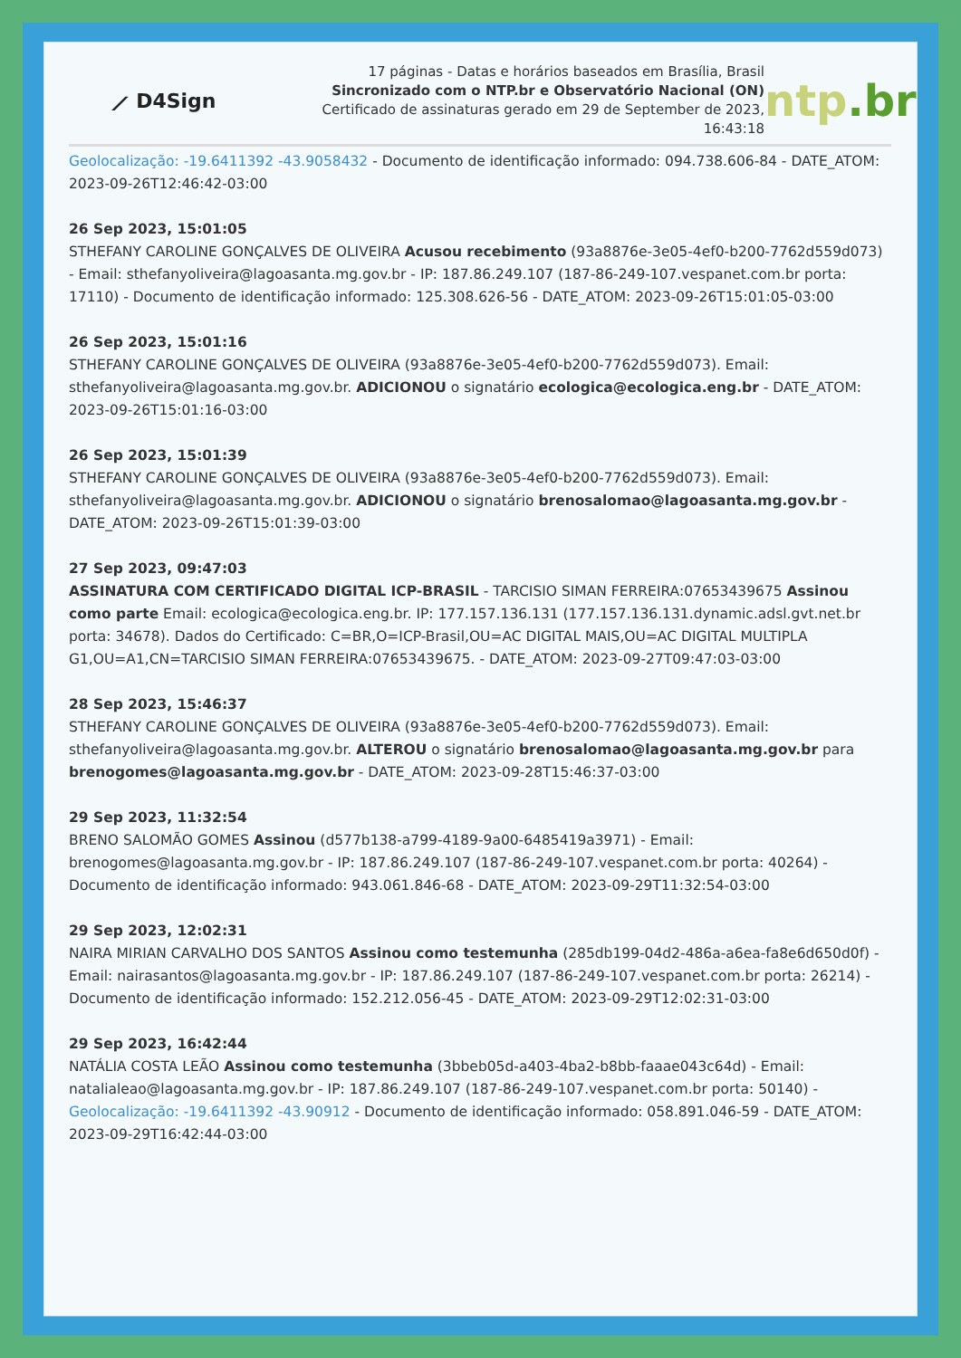⟋ D4Sign
17 páginas - Datas e horários baseados em Brasília, Brasil
Sincronizado com o NTP.br e Observatório Nacional (ON)
Certificado de assinaturas gerado em 29 de September de 2023,
16:43:18
ntp.br
Geolocalização: -19.6411392 -43.9058432 - Documento de identificação informado: 094.738.606-84 - DATE_ATOM: 2023-09-26T12:46:42-03:00
26 Sep 2023, 15:01:05
STHEFANY CAROLINE GONÇALVES DE OLIVEIRA Acusou recebimento (93a8876e-3e05-4ef0-b200-7762d559d073) - Email: sthefanyoliveira@lagoasanta.mg.gov.br - IP: 187.86.249.107 (187-86-249-107.vespanet.com.br porta: 17110) - Documento de identificação informado: 125.308.626-56 - DATE_ATOM: 2023-09-26T15:01:05-03:00
26 Sep 2023, 15:01:16
STHEFANY CAROLINE GONÇALVES DE OLIVEIRA (93a8876e-3e05-4ef0-b200-7762d559d073). Email: sthefanyoliveira@lagoasanta.mg.gov.br. ADICIONOU o signatário ecologica@ecologica.eng.br - DATE_ATOM: 2023-09-26T15:01:16-03:00
26 Sep 2023, 15:01:39
STHEFANY CAROLINE GONÇALVES DE OLIVEIRA (93a8876e-3e05-4ef0-b200-7762d559d073). Email: sthefanyoliveira@lagoasanta.mg.gov.br. ADICIONOU o signatário brenosalomao@lagoasanta.mg.gov.br - DATE_ATOM: 2023-09-26T15:01:39-03:00
27 Sep 2023, 09:47:03
ASSINATURA COM CERTIFICADO DIGITAL ICP-BRASIL - TARCISIO SIMAN FERREIRA:07653439675 Assinou como parte Email: ecologica@ecologica.eng.br. IP: 177.157.136.131 (177.157.136.131.dynamic.adsl.gvt.net.br porta: 34678). Dados do Certificado: C=BR,O=ICP-Brasil,OU=AC DIGITAL MAIS,OU=AC DIGITAL MULTIPLA G1,OU=A1,CN=TARCISIO SIMAN FERREIRA:07653439675. - DATE_ATOM: 2023-09-27T09:47:03-03:00
28 Sep 2023, 15:46:37
STHEFANY CAROLINE GONÇALVES DE OLIVEIRA (93a8876e-3e05-4ef0-b200-7762d559d073). Email: sthefanyoliveira@lagoasanta.mg.gov.br. ALTEROU o signatário brenosalomao@lagoasanta.mg.gov.br para brenogomes@lagoasanta.mg.gov.br - DATE_ATOM: 2023-09-28T15:46:37-03:00
29 Sep 2023, 11:32:54
BRENO SALOMÃO GOMES Assinou (d577b138-a799-4189-9a00-6485419a3971) - Email: brenogomes@lagoasanta.mg.gov.br - IP: 187.86.249.107 (187-86-249-107.vespanet.com.br porta: 40264) - Documento de identificação informado: 943.061.846-68 - DATE_ATOM: 2023-09-29T11:32:54-03:00
29 Sep 2023, 12:02:31
NAIRA MIRIAN CARVALHO DOS SANTOS Assinou como testemunha (285db199-04d2-486a-a6ea-fa8e6d650d0f) - Email: nairasantos@lagoasanta.mg.gov.br - IP: 187.86.249.107 (187-86-249-107.vespanet.com.br porta: 26214) - Documento de identificação informado: 152.212.056-45 - DATE_ATOM: 2023-09-29T12:02:31-03:00
29 Sep 2023, 16:42:44
NATÁLIA COSTA LEÃO Assinou como testemunha (3bbeb05d-a403-4ba2-b8bb-faaae043c64d) - Email: natalialeao@lagoasanta.mg.gov.br - IP: 187.86.249.107 (187-86-249-107.vespanet.com.br porta: 50140) - Geolocalização: -19.6411392 -43.90912 - Documento de identificação informado: 058.891.046-59 - DATE_ATOM: 2023-09-29T16:42:44-03:00